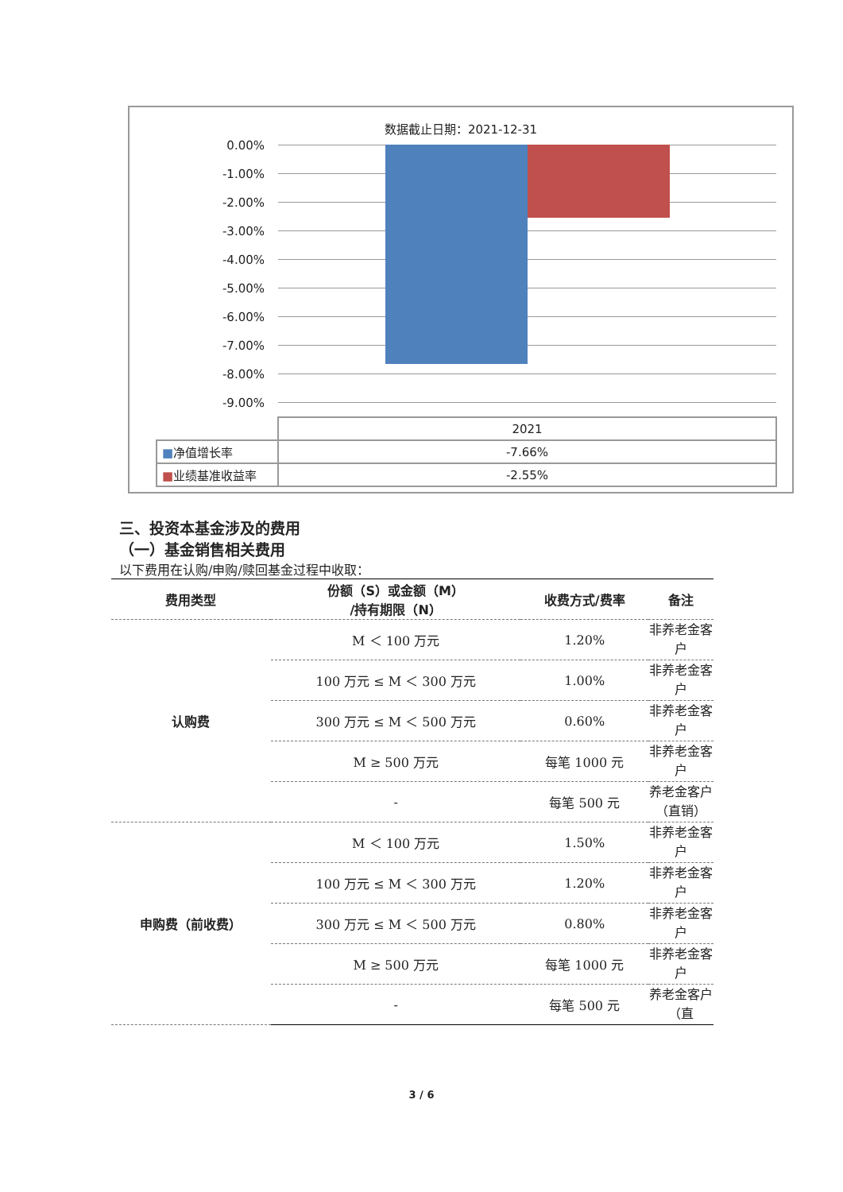数据截止日期：2021-12-31
0.00%
-1.00%
-2.00%
-3.00%
-4.00%
-5.00%
-6.00%
-7.00%
-8.00%
-9.00%
| | 2021 |
| ■ 净值增长率 | -7.66% |
| ■ 业绩基准收益率 | -2.55% |
三、投资本基金涉及的费用
（一）基金销售相关费用
以下费用在认购/申购/赎回基金过程中收取：
| 费用类型 | 份额（S）或金额（M） /持有期限（N） | 收费方式/费率 | 备注 |
| --- | --- | --- | --- |
| 认购费 | M ＜ 100 万元 | 1.20% | 非养老金客户 |
| | 100 万元 ≤ M ＜ 300 万元 | 1.00% | 非养老金客户 |
| | 300 万元 ≤ M ＜ 500 万元 | 0.60% | 非养老金客户 |
| | M ≥ 500 万元 | 每笔 1000 元 | 非养老金客户 |
| | - | 每笔 500 元 | 养老金客户（直销） |
| 申购费（前收费） | M ＜ 100 万元 | 1.50% | 非养老金客户 |
| | 100 万元 ≤ M ＜ 300 万元 | 1.20% | 非养老金客户 |
| | 300 万元 ≤ M ＜ 500 万元 | 0.80% | 非养老金客户 |
| | M ≥ 500 万元 | 每笔 1000 元 | 非养老金客户 |
| | - | 每笔 500 元 | 养老金客户（直 |
3 / 6